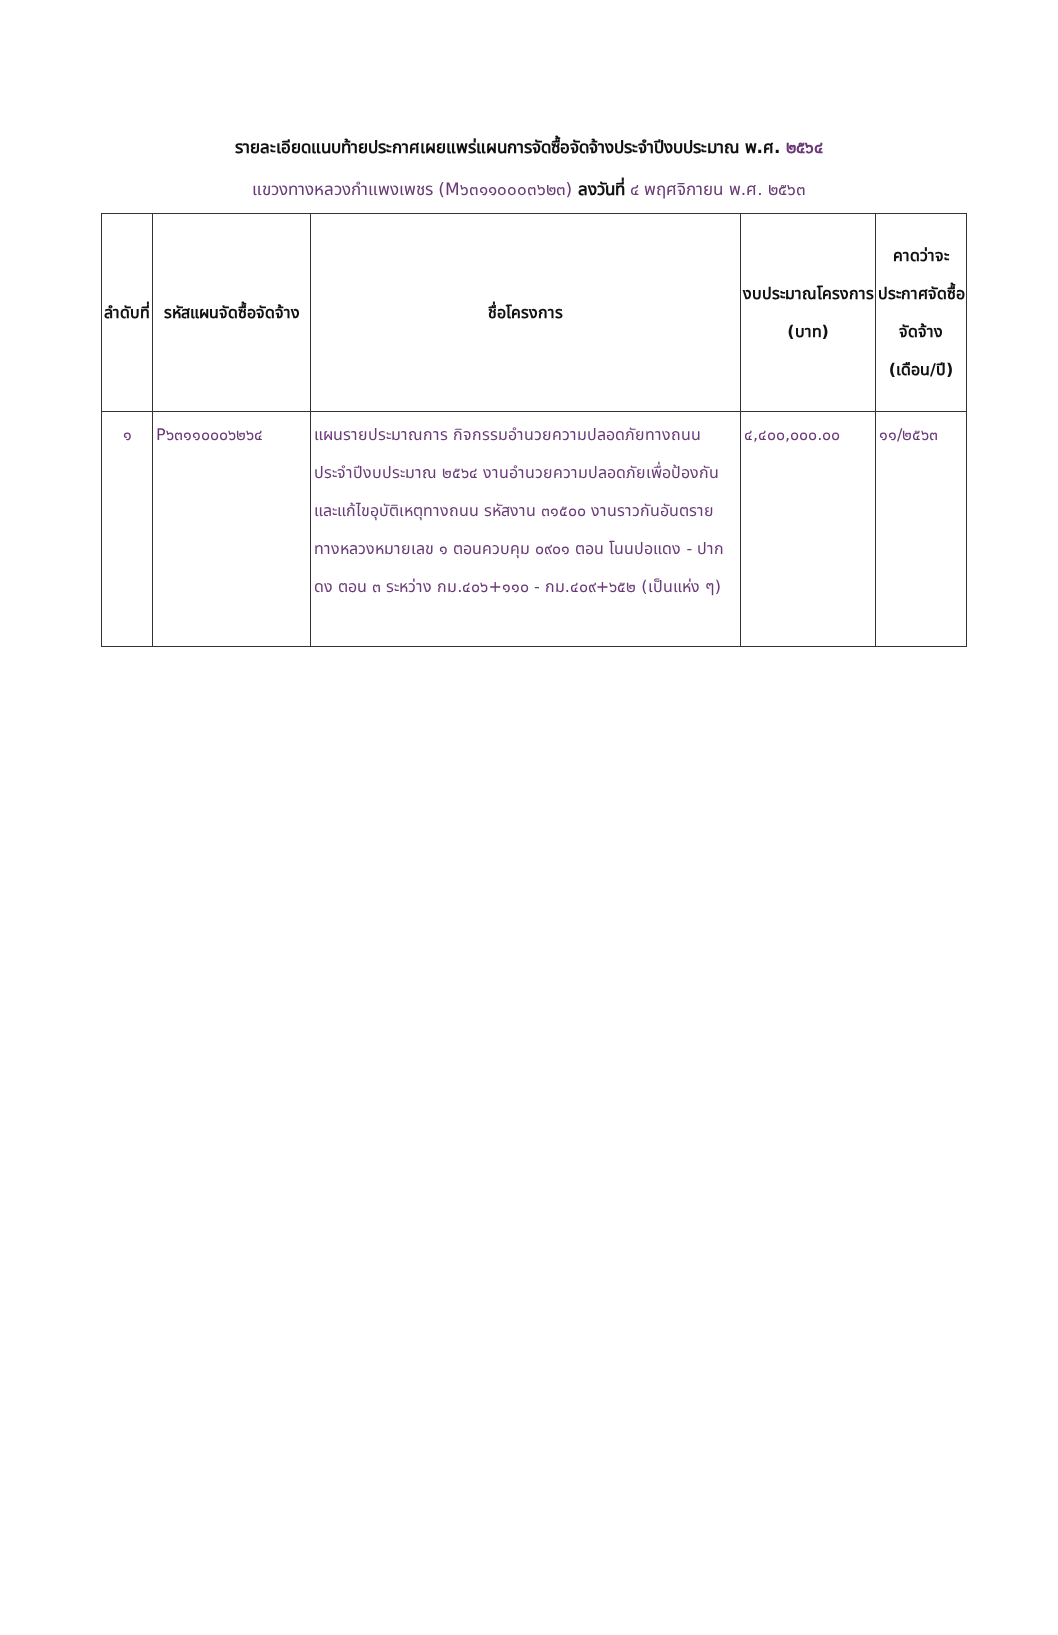รายละเอียดแนบท้ายประกาศเผยแพร่แผนการจัดซื้อจัดจ้างประจำปีงบประมาณ พ.ศ. ๒๕๖๔
แขวงทางหลวงกำแพงเพชร (M๖๓๑๑๐๐๐๓๖๒๓) ลงวันที่ ๔ พฤศจิกายน พ.ศ. ๒๕๖๓
| ลำดับที่ | รหัสแผนจัดซื้อจัดจ้าง | ชื่อโครงการ | งบประมาณโครงการ (บาท) | คาดว่าจะประกาศจัดซื้อจัดจ้าง (เดือน/ปี) |
| --- | --- | --- | --- | --- |
| ๑ | P๖๓๑๑๐๐๐๖๒๖๔ | แผนรายประมาณการ กิจกรรมอำนวยความปลอดภัยทางถนน ประจำปีงบประมาณ ๒๕๖๔ งานอำนวยความปลอดภัยเพื่อป้องกันและแก้ไขอุบัติเหตุทางถนน รหัสงาน ๓๑๕๐๐ งานราวกันอันตราย ทางหลวงหมายเลข ๑ ตอนควบคุม ๐๙๐๑ ตอน โนนปอแดง - ปากดง ตอน ๓ ระหว่าง กม.๔๐๖+๑๑๐ - กม.๔๐๙+๖๕๒ (เป็นแห่ง ๆ) | ๔,๔๐๐,๐๐๐.๐๐ | ๑๑/๒๕๖๓ |